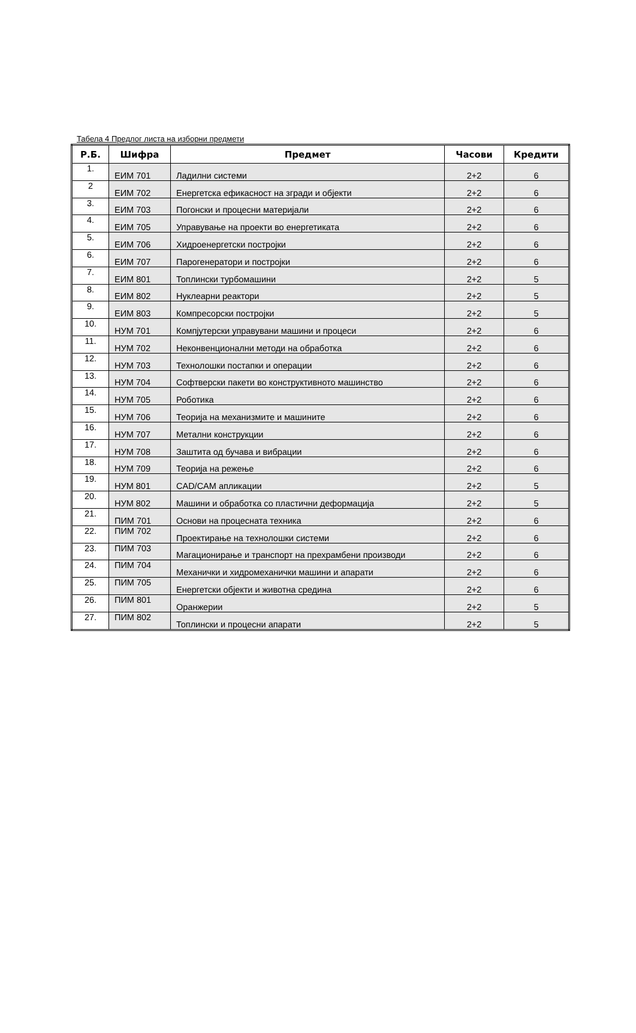Табела 4 Предлог листа на изборни предмети
| Р.Б. | Шифра | Предмет | Часови | Кредити |
| --- | --- | --- | --- | --- |
| 1. | ЕИМ 701 | Ладилни системи | 2+2 | 6 |
| 2 | ЕИМ 702 | Енергетска ефикасност на згради и објекти | 2+2 | 6 |
| 3. | ЕИМ 703 | Погонски и процесни материјали | 2+2 | 6 |
| 4. | ЕИМ 705 | Управување на проекти во енергетиката | 2+2 | 6 |
| 5. | ЕИМ 706 | Хидроенергетски постројки | 2+2 | 6 |
| 6. | ЕИМ 707 | Парогенератори и постројки | 2+2 | 6 |
| 7. | ЕИМ 801 | Топлински турбомашини | 2+2 | 5 |
| 8. | ЕИМ 802 | Нуклеарни реактори | 2+2 | 5 |
| 9. | ЕИМ 803 | Компресорски постројки | 2+2 | 5 |
| 10. | НУМ 701 | Компјутерски управувани машини и процеси | 2+2 | 6 |
| 11. | НУМ 702 | Неконвенционални методи на обработка | 2+2 | 6 |
| 12. | НУМ 703 | Технолошки постапки и операции | 2+2 | 6 |
| 13. | НУМ 704 | Софтверски пакети во конструктивното машинство | 2+2 | 6 |
| 14. | НУМ 705 | Роботика | 2+2 | 6 |
| 15. | НУМ 706 | Теорија на механизмите и машините | 2+2 | 6 |
| 16. | НУМ 707 | Метални конструкции | 2+2 | 6 |
| 17. | НУМ 708 | Заштита од бучава и вибрации | 2+2 | 6 |
| 18. | НУМ 709 | Теорија на режење | 2+2 | 6 |
| 19. | НУМ 801 | CAD/CAM апликации | 2+2 | 5 |
| 20. | НУМ 802 | Машини и обработка со пластични деформација | 2+2 | 5 |
| 21. | ПИМ 701 | Основи на процесната техника | 2+2 | 6 |
| 22. | ПИМ 702 | Проектирање на технолошки системи | 2+2 | 6 |
| 23. | ПИМ 703 | Магационирање и транспорт на прехрамбени производи | 2+2 | 6 |
| 24. | ПИМ 704 | Механички и хидромеханички машини и апарати | 2+2 | 6 |
| 25. | ПИМ 705 | Енергетски објекти и животна средина | 2+2 | 6 |
| 26. | ПИМ 801 | Оранжерии | 2+2 | 5 |
| 27. | ПИМ 802 | Топлински и процесни апарати | 2+2 | 5 |